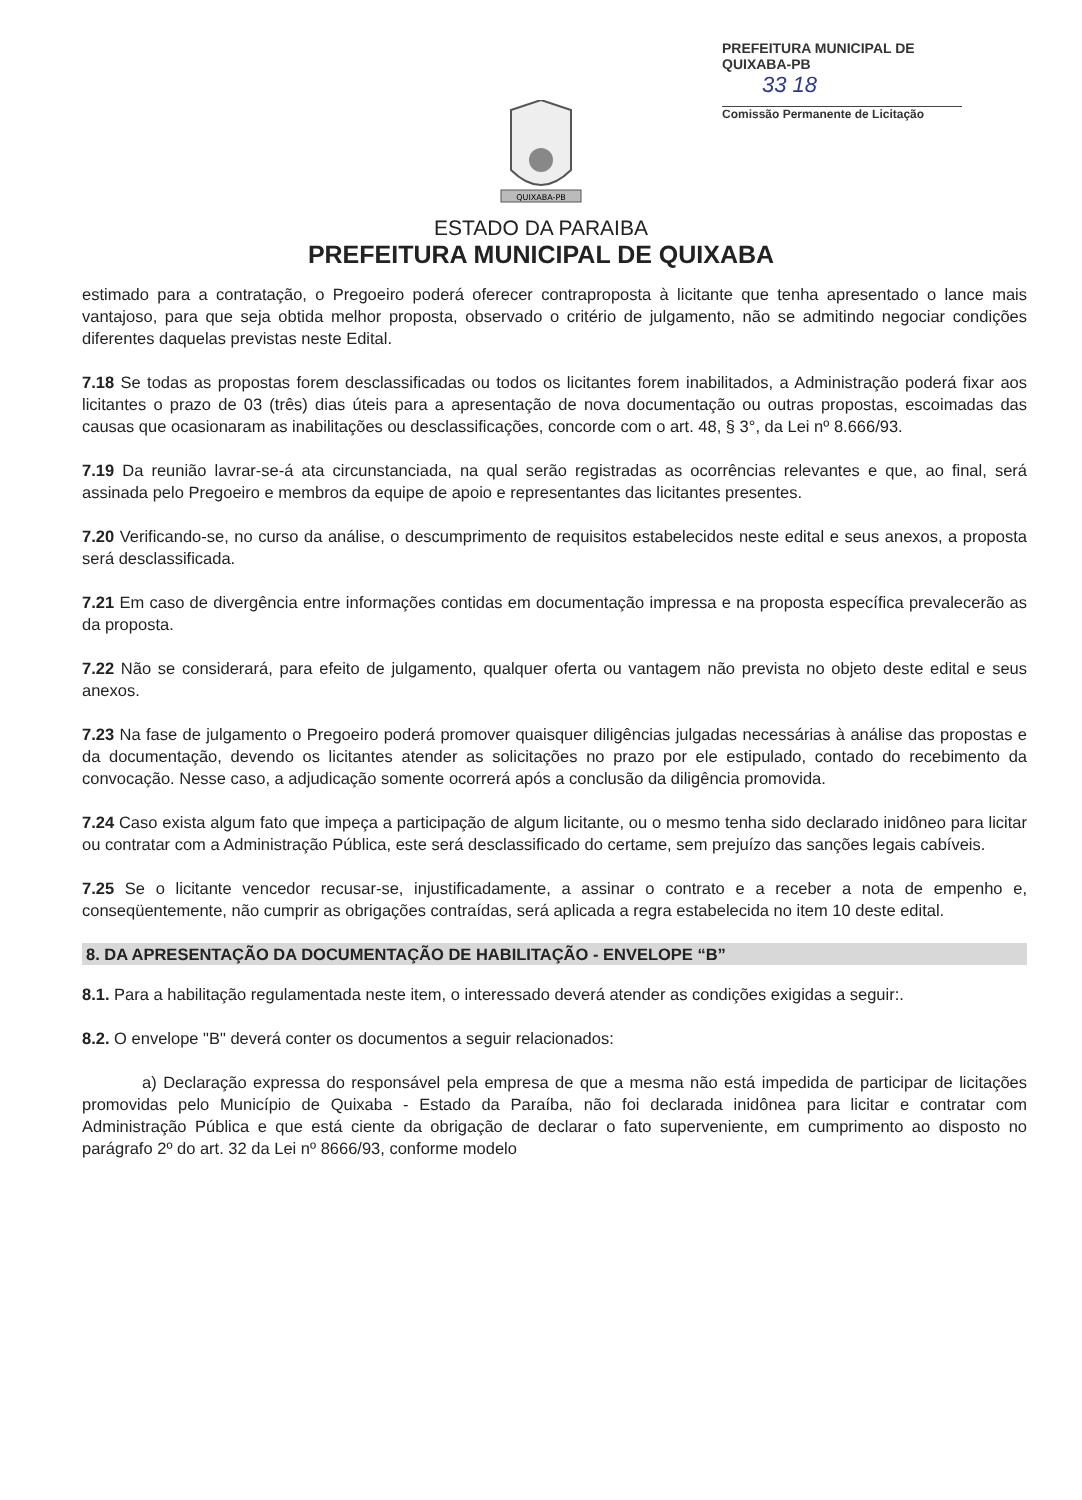PREFEITURA MUNICIPAL DE QUIXABA-PB
33 18
Comissão Permanente de Licitação
QUIXABA-PB
ESTADO DA PARAIBA
PREFEITURA MUNICIPAL DE QUIXABA
estimado para a contratação, o Pregoeiro poderá oferecer contraproposta à licitante que tenha apresentado o lance mais vantajoso, para que seja obtida melhor proposta, observado o critério de julgamento, não se admitindo negociar condições diferentes daquelas previstas neste Edital.
7.18 Se todas as propostas forem desclassificadas ou todos os licitantes forem inabilitados, a Administração poderá fixar aos licitantes o prazo de 03 (três) dias úteis para a apresentação de nova documentação ou outras propostas, escoimadas das causas que ocasionaram as inabilitações ou desclassificações, concorde com o art. 48, § 3°, da Lei nº 8.666/93.
7.19 Da reunião lavrar-se-á ata circunstanciada, na qual serão registradas as ocorrências relevantes e que, ao final, será assinada pelo Pregoeiro e membros da equipe de apoio e representantes das licitantes presentes.
7.20 Verificando-se, no curso da análise, o descumprimento de requisitos estabelecidos neste edital e seus anexos, a proposta será desclassificada.
7.21 Em caso de divergência entre informações contidas em documentação impressa e na proposta específica prevalecerão as da proposta.
7.22 Não se considerará, para efeito de julgamento, qualquer oferta ou vantagem não prevista no objeto deste edital e seus anexos.
7.23 Na fase de julgamento o Pregoeiro poderá promover quaisquer diligências julgadas necessárias à análise das propostas e da documentação, devendo os licitantes atender as solicitações no prazo por ele estipulado, contado do recebimento da convocação. Nesse caso, a adjudicação somente ocorrerá após a conclusão da diligência promovida.
7.24 Caso exista algum fato que impeça a participação de algum licitante, ou o mesmo tenha sido declarado inidôneo para licitar ou contratar com a Administração Pública, este será desclassificado do certame, sem prejuízo das sanções legais cabíveis.
7.25 Se o licitante vencedor recusar-se, injustificadamente, a assinar o contrato e a receber a nota de empenho e, conseqüentemente, não cumprir as obrigações contraídas, será aplicada a regra estabelecida no item 10 deste edital.
8. DA APRESENTAÇÃO DA DOCUMENTAÇÃO DE HABILITAÇÃO - ENVELOPE “B”
8.1. Para a habilitação regulamentada neste item, o interessado deverá atender as condições exigidas a seguir:.
8.2. O envelope "B" deverá conter os documentos a seguir relacionados:
a) Declaração expressa do responsável pela empresa de que a mesma não está impedida de participar de licitações promovidas pelo Município de Quixaba - Estado da Paraíba, não foi declarada inidônea para licitar e contratar com Administração Pública e que está ciente da obrigação de declarar o fato superveniente, em cumprimento ao disposto no parágrafo 2º do art. 32 da Lei nº 8666/93, conforme modelo